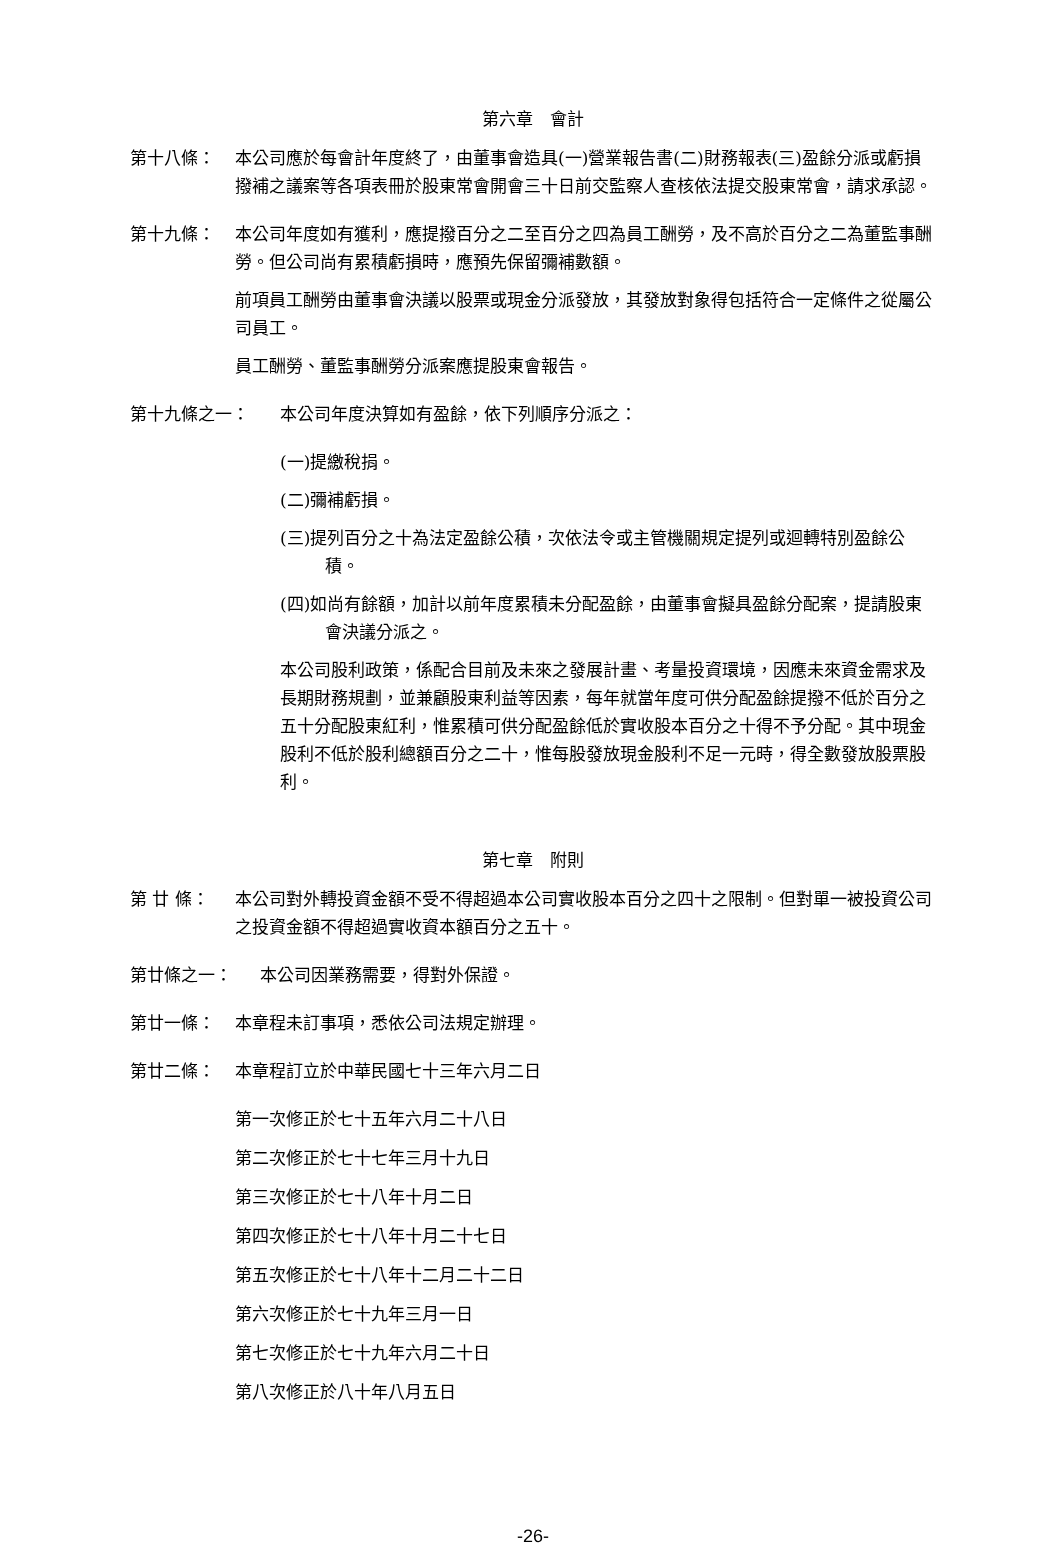第六章　會計
第十八條： 本公司應於每會計年度終了，由董事會造具(一)營業報告書(二)財務報表(三)盈餘分派或虧損撥補之議案等各項表冊於股東常會開會三十日前交監察人查核依法提交股東常會，請求承認。
第十九條： 本公司年度如有獲利，應提撥百分之二至百分之四為員工酬勞，及不高於百分之二為董監事酬勞。但公司尚有累積虧損時，應預先保留彌補數額。
前項員工酬勞由董事會決議以股票或現金分派發放，其發放對象得包括符合一定條件之從屬公司員工。
員工酬勞、董監事酬勞分派案應提股東會報告。
第十九條之一： 本公司年度決算如有盈餘，依下列順序分派之：
(一)提繳稅捐。
(二)彌補虧損。
(三)提列百分之十為法定盈餘公積，次依法令或主管機關規定提列或迴轉特別盈餘公積。
(四)如尚有餘額，加計以前年度累積未分配盈餘，由董事會擬具盈餘分配案，提請股東會決議分派之。
本公司股利政策，係配合目前及未來之發展計畫、考量投資環境，因應未來資金需求及長期財務規劃，並兼顧股東利益等因素，每年就當年度可供分配盈餘提撥不低於百分之五十分配股東紅利，惟累積可供分配盈餘低於實收股本百分之十得不予分配。其中現金股利不低於股利總額百分之二十，惟每股發放現金股利不足一元時，得全數發放股票股利。
第七章　附則
第 廿 條： 本公司對外轉投資金額不受不得超過本公司實收股本百分之四十之限制。但對單一被投資公司之投資金額不得超過實收資本額百分之五十。
第廿條之一： 本公司因業務需要，得對外保證。
第廿一條： 本章程未訂事項，悉依公司法規定辦理。
第廿二條： 本章程訂立於中華民國七十三年六月二日
第一次修正於七十五年六月二十八日
第二次修正於七十七年三月十九日
第三次修正於七十八年十月二日
第四次修正於七十八年十月二十七日
第五次修正於七十八年十二月二十二日
第六次修正於七十九年三月一日
第七次修正於七十九年六月二十日
第八次修正於八十年八月五日
-26-